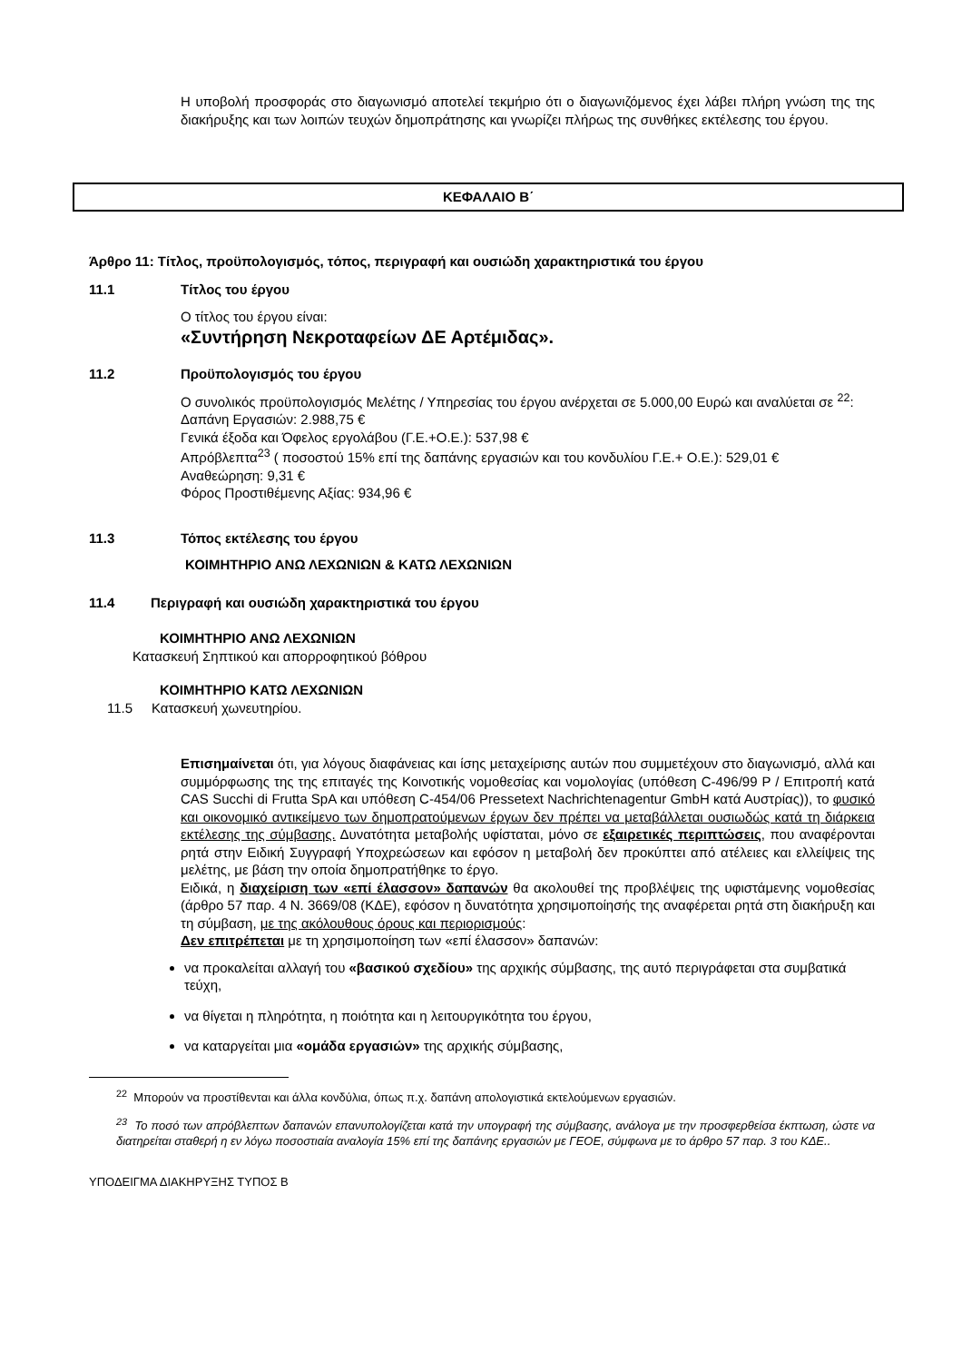Η υποβολή προσφοράς στο διαγωνισμό αποτελεί τεκμήριο ότι ο διαγωνιζόμενος έχει λάβει πλήρη γνώση της της διακήρυξης και των λοιπών τευχών δημοπράτησης και γνωρίζει πλήρως της συνθήκες εκτέλεσης του έργου.
ΚΕΦΑΛΑΙΟ Β΄
Άρθρο 11: Τίτλος, προϋπολογισμός, τόπος, περιγραφή και ουσιώδη χαρακτηριστικά του έργου
11.1 Τίτλος του έργου
Ο τίτλος του έργου είναι:
«Συντήρηση Νεκροταφείων ΔΕ Αρτέμιδας».
11.2 Προϋπολογισμός του έργου
Ο συνολικός προϋπολογισμός Μελέτης / Υπηρεσίας του έργου ανέρχεται σε 5.000,00 Ευρώ και αναλύεται σε <sup>22</sup>:
Δαπάνη Εργασιών: 2.988,75 €
Γενικά έξοδα και Όφελος εργολάβου (Γ.Ε.+Ο.Ε.): 537,98 €
Απρόβλεπτα<sup>23</sup> ( ποσοστού 15% επί της δαπάνης εργασιών και του κονδυλίου Γ.Ε.+ Ο.Ε.): 529,01 €
Αναθεώρηση: 9,31 €
Φόρος Προστιθέμενης Αξίας: 934,96 €
11.3 Τόπος εκτέλεσης του έργου
ΚΟΙΜΗΤΗΡΙΟ ΑΝΩ ΛΕΧΩΝΙΩΝ & ΚΑΤΩ ΛΕΧΩΝΙΩΝ
11.4 Περιγραφή και ουσιώδη χαρακτηριστικά του έργου
ΚΟΙΜΗΤΗΡΙΟ ΑΝΩ ΛΕΧΩΝΙΩΝ
Κατασκευή Σηπτικού και απορροφητικού βόθρου
ΚΟΙΜΗΤΗΡΙΟ ΚΑΤΩ ΛΕΧΩΝΙΩΝ
11.5 Κατασκευή χωνευτηρίου.
Επισημαίνεται ότι, για λόγους διαφάνειας και ίσης μεταχείρισης αυτών που συμμετέχουν στο διαγωνισμό, αλλά και συμμόρφωσης της της επιταγές της Κοινοτικής νομοθεσίας και νομολογίας (υπόθεση C-496/99 P / Επιτροπή κατά CAS Succhi di Frutta SpA και υπόθεση C-454/06 Pressetext Nachrichtenagentur GmbH κατά Αυστρίας)), το φυσικό και οικονομικό αντικείμενο των δημοπρατούμενων έργων δεν πρέπει να μεταβάλλεται ουσιωδώς κατά τη διάρκεια εκτέλεσης της σύμβασης. Δυνατότητα μεταβολής υφίσταται, μόνο σε εξαιρετικές περιπτώσεις, που αναφέρονται ρητά στην Ειδική Συγγραφή Υποχρεώσεων και εφόσον η μεταβολή δεν προκύπτει από ατέλειες και ελλείψεις της μελέτης, με βάση την οποία δημοπρατήθηκε το έργο.
Ειδικά, η διαχείριση των «επί έλασσον» δαπανών θα ακολουθεί της προβλέψεις της υφιστάμενης νομοθεσίας (άρθρο 57 παρ. 4 Ν. 3669/08 (ΚΔΕ), εφόσον η δυνατότητα χρησιμοποίησής της αναφέρεται ρητά στη διακήρυξη και τη σύμβαση, με της ακόλουθους όρους και περιορισμούς:
Δεν επιτρέπεται με τη χρησιμοποίηση των «επί έλασσον» δαπανών:
να προκαλείται αλλαγή του «βασικού σχεδίου» της αρχικής σύμβασης, της αυτό περιγράφεται στα συμβατικά τεύχη,
να θίγεται η πληρότητα, η ποιότητα και η λειτουργικότητα του έργου,
να καταργείται μια «ομάδα εργασιών» της αρχικής σύμβασης,
<sup>22</sup> Μπορούν να προστίθενται και άλλα κονδύλια, όπως π.χ. δαπάνη απολογιστικά εκτελούμενων εργασιών.
<sup>23</sup> Το ποσό των απρόβλεπτων δαπανών επανυπολογίζεται κατά την υπογραφή της σύμβασης, ανάλογα με την προσφερθείσα έκπτωση, ώστε να διατηρείται σταθερή η εν λόγω ποσοστιαία αναλογία 15% επί της δαπάνης εργασιών με ΓΕΟΕ, σύμφωνα με το άρθρο 57 παρ. 3 του ΚΔΕ..
ΥΠΟΔΕΙΓΜΑ ΔΙΑΚΗΡΥΞΗΣ ΤΥΠΟΣ Β